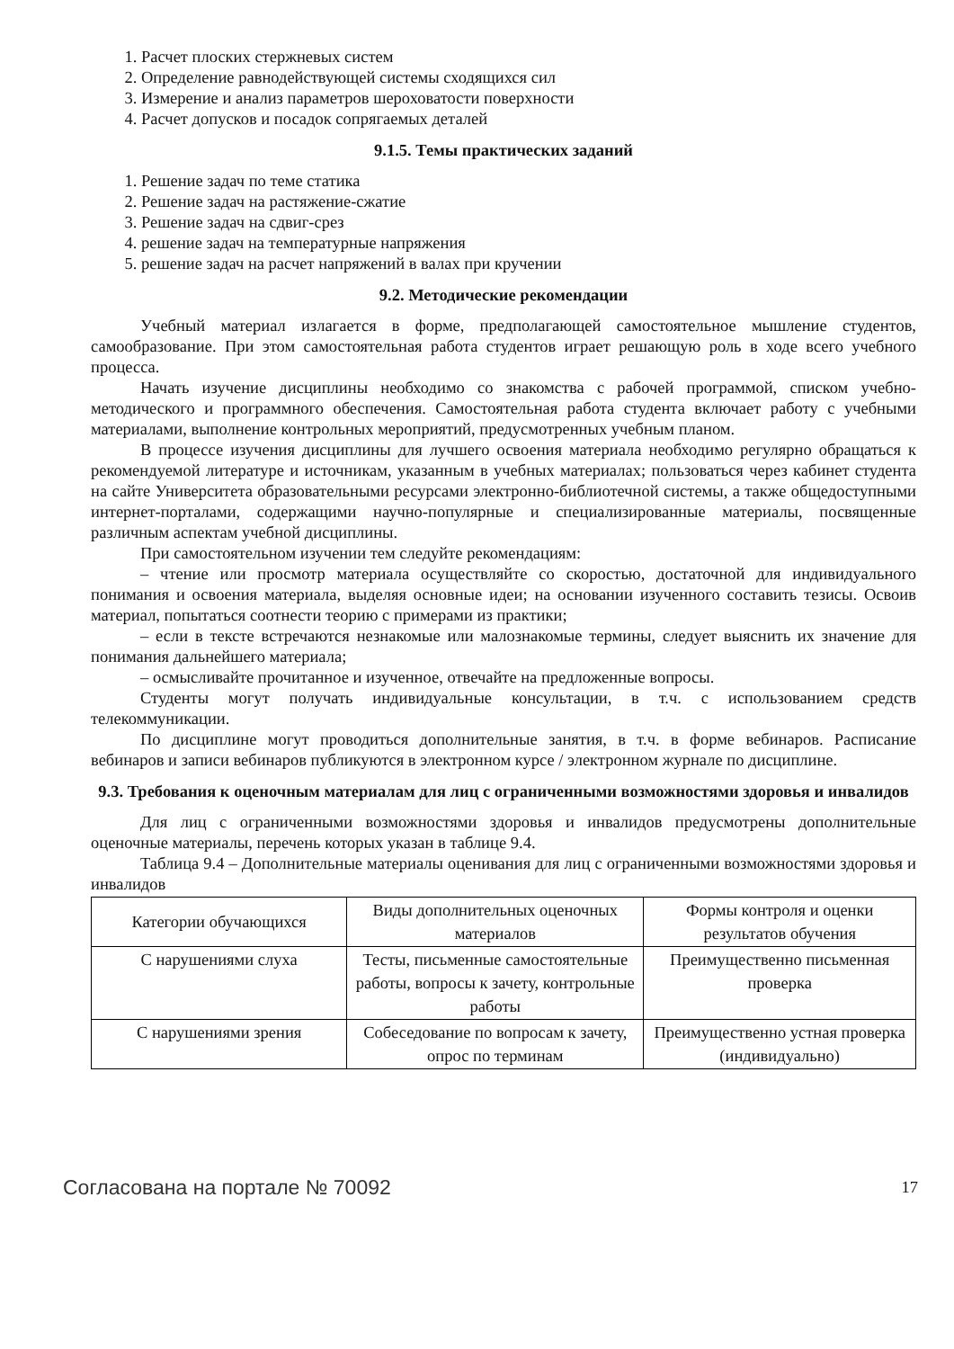1. Расчет плоских стержневых систем
2. Определение равнодействующей системы сходящихся сил
3. Измерение и анализ параметров шероховатости поверхности
4. Расчет допусков и посадок сопрягаемых деталей
9.1.5. Темы практических заданий
1. Решение задач по теме статика
2. Решение задач на растяжение-сжатие
3. Решение задач на сдвиг-срез
4. решение задач на температурные напряжения
5. решение задач на расчет напряжений в валах при кручении
9.2. Методические рекомендации
Учебный материал излагается в форме, предполагающей самостоятельное мышление студентов, самообразование. При этом самостоятельная работа студентов играет решающую роль в ходе всего учебного процесса.
Начать изучение дисциплины необходимо со знакомства с рабочей программой, списком учебно-методического и программного обеспечения. Самостоятельная работа студента включает работу с учебными материалами, выполнение контрольных мероприятий, предусмотренных учебным планом.
В процессе изучения дисциплины для лучшего освоения материала необходимо регулярно обращаться к рекомендуемой литературе и источникам, указанным в учебных материалах; пользоваться через кабинет студента на сайте Университета образовательными ресурсами электронно-библиотечной системы, а также общедоступными интернет-порталами, содержащими научно-популярные и специализированные материалы, посвященные различным аспектам учебной дисциплины.
При самостоятельном изучении тем следуйте рекомендациям:
– чтение или просмотр материала осуществляйте со скоростью, достаточной для индивидуального понимания и освоения материала, выделяя основные идеи; на основании изученного составить тезисы. Освоив материал, попытаться соотнести теорию с примерами из практики;
– если в тексте встречаются незнакомые или малознакомые термины, следует выяснить их значение для понимания дальнейшего материала;
– осмысливайте прочитанное и изученное, отвечайте на предложенные вопросы.
Студенты могут получать индивидуальные консультации, в т.ч. с использованием средств телекоммуникации.
По дисциплине могут проводиться дополнительные занятия, в т.ч. в форме вебинаров. Расписание вебинаров и записи вебинаров публикуются в электронном курсе / электронном журнале по дисциплине.
9.3. Требования к оценочным материалам для лиц с ограниченными возможностями здоровья и инвалидов
Для лиц с ограниченными возможностями здоровья и инвалидов предусмотрены дополнительные оценочные материалы, перечень которых указан в таблице 9.4.
Таблица 9.4 – Дополнительные материалы оценивания для лиц с ограниченными возможностями здоровья и инвалидов
| Категории обучающихся | Виды дополнительных оценочных материалов | Формы контроля и оценки результатов обучения |
| С нарушениями слуха | Тесты, письменные самостоятельные работы, вопросы к зачету, контрольные работы | Преимущественно письменная проверка |
| С нарушениями зрения | Собеседование по вопросам к зачету, опрос по терминам | Преимущественно устная проверка (индивидуально) |
Согласована на портале № 70092 17